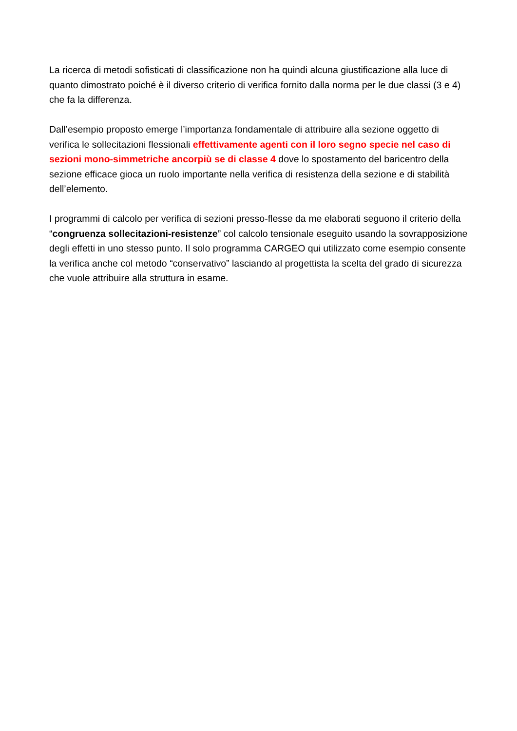La ricerca di metodi sofisticati di classificazione non ha quindi alcuna giustificazione alla luce di quanto dimostrato poiché è il diverso criterio di verifica fornito dalla norma per le due classi (3 e 4) che fa la differenza.
Dall’esempio proposto emerge l’importanza fondamentale di attribuire alla sezione oggetto di verifica le sollecitazioni flessionali effettivamente agenti con il loro segno specie nel caso di sezioni mono-simmetriche ancorpiù se di classe 4 dove lo spostamento del baricentro della sezione efficace gioca un ruolo importante nella verifica di resistenza della sezione e di stabilità dell’elemento.
I programmi di calcolo per verifica di sezioni presso-flesse da me elaborati seguono il criterio della “congruenza sollecitazioni-resistenze” col calcolo tensionale eseguito usando la sovrapposizione degli effetti in uno stesso punto. Il solo programma CARGEO qui utilizzato come esempio consente la verifica anche col metodo “conservativo” lasciando al progettista la scelta del grado di sicurezza che vuole attribuire alla struttura in esame.